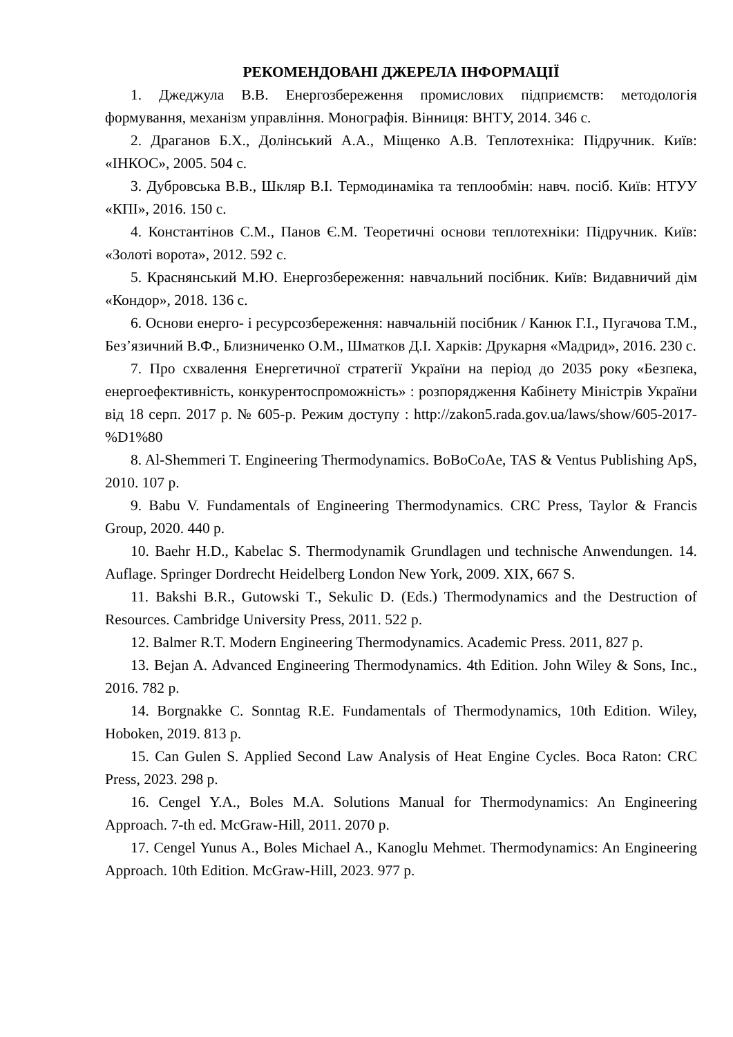РЕКОМЕНДОВАНІ ДЖЕРЕЛА ІНФОРМАЦІЇ
1. Джеджула В.В. Енергозбереження промислових підприємств: методологія формування, механізм управління. Монографія. Вінниця: ВНТУ, 2014. 346 с.
2. Драганов Б.Х., Долінський А.А., Міщенко А.В. Теплотехніка: Підручник. Київ: «ІНКОС», 2005. 504 с.
3. Дубровська В.В., Шкляр В.І. Термодинаміка та теплообмін: навч. посіб. Київ: НТУУ «КПІ», 2016. 150 с.
4. Константінов С.М., Панов Є.М. Теоретичні основи теплотехніки: Підручник. Київ: «Золоті ворота», 2012. 592 с.
5. Краснянський М.Ю. Енергозбереження: навчальний посібник. Київ: Видавничий дім «Кондор», 2018. 136 с.
6. Основи енерго- і ресурсозбереження: навчальній посібник / Канюк Г.І., Пугачова Т.М., Без’язичний В.Ф., Близниченко О.М., Шматков Д.І. Харків: Друкарня «Мадрид», 2016. 230 с.
7. Про схвалення Енергетичної стратегії України на період до 2035 року «Безпека, енергоефективність, конкурентоспроможність» : розпорядження Кабінету Міністрів України від 18 серп. 2017 р. № 605-р. Режим доступу : http://zakon5.rada.gov.ua/laws/show/605-2017-%D1%80
8. Al-Shemmeri T. Engineering Thermodynamics. BoBoCoAe, TAS & Ventus Publishing ApS, 2010. 107 p.
9. Babu V. Fundamentals of Engineering Thermodynamics. CRC Press, Taylor & Francis Group, 2020. 440 p.
10. Baehr H.D., Kabelac S. Thermodynamik Grundlagen und technische Anwendungen. 14. Auflage. Springer Dordrecht Heidelberg London New York, 2009. XIX, 667 S.
11. Bakshi B.R., Gutowski T., Sekulic D. (Eds.) Thermodynamics and the Destruction of Resources. Cambridge University Press, 2011. 522 p.
12. Balmer R.T. Modern Engineering Thermodynamics. Academic Press. 2011, 827 p.
13. Bejan A. Advanced Engineering Thermodynamics. 4th Edition. John Wiley & Sons, Inc., 2016. 782 p.
14. Borgnakke C. Sonntag R.E. Fundamentals of Thermodynamics, 10th Edition. Wiley, Hoboken, 2019. 813 p.
15. Can Gulen S. Applied Second Law Analysis of Heat Engine Cycles. Boca Raton: CRC Press, 2023. 298 p.
16. Cengel Y.A., Boles M.A. Solutions Manual for Thermodynamics: An Engineering Approach. 7-th ed. McGraw-Hill, 2011. 2070 p.
17. Cengel Yunus A., Boles Michael A., Kanoglu Mehmet. Thermodynamics: An Engineering Approach. 10th Edition. McGraw-Hill, 2023. 977 p.